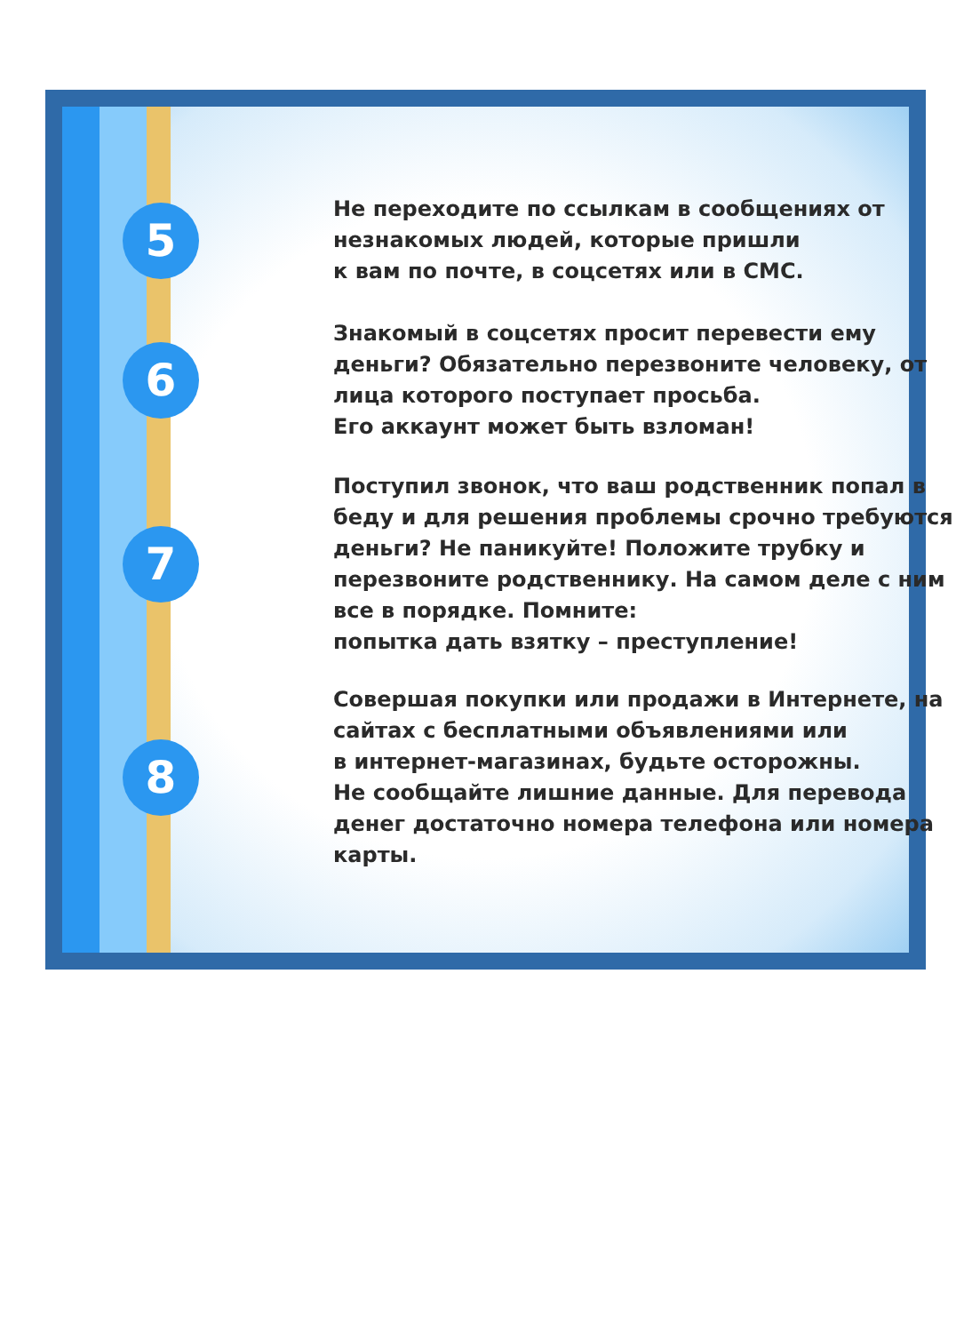5
Не переходите по ссылкам в сообщениях от незнакомых людей, которые пришли
к вам по почте, в соцсетях или в СМС.
6
Знакомый в соцсетях просит перевести ему деньги? Обязательно перезвоните человеку, от лица которого поступает просьба.
Его аккаунт может быть взломан!
7
Поступил звонок, что ваш родственник попал в беду и для решения проблемы срочно требуются деньги? Не паникуйте! Положите трубку и перезвоните родственнику. На самом деле с ним все в порядке. Помните:
попытка дать взятку – преступление!
8
Совершая покупки или продажи в Интернете, на сайтах с бесплатными объявлениями или
в интернет-магазинах, будьте осторожны.
Не сообщайте лишние данные. Для перевода денег достаточно номера телефона или номера карты.